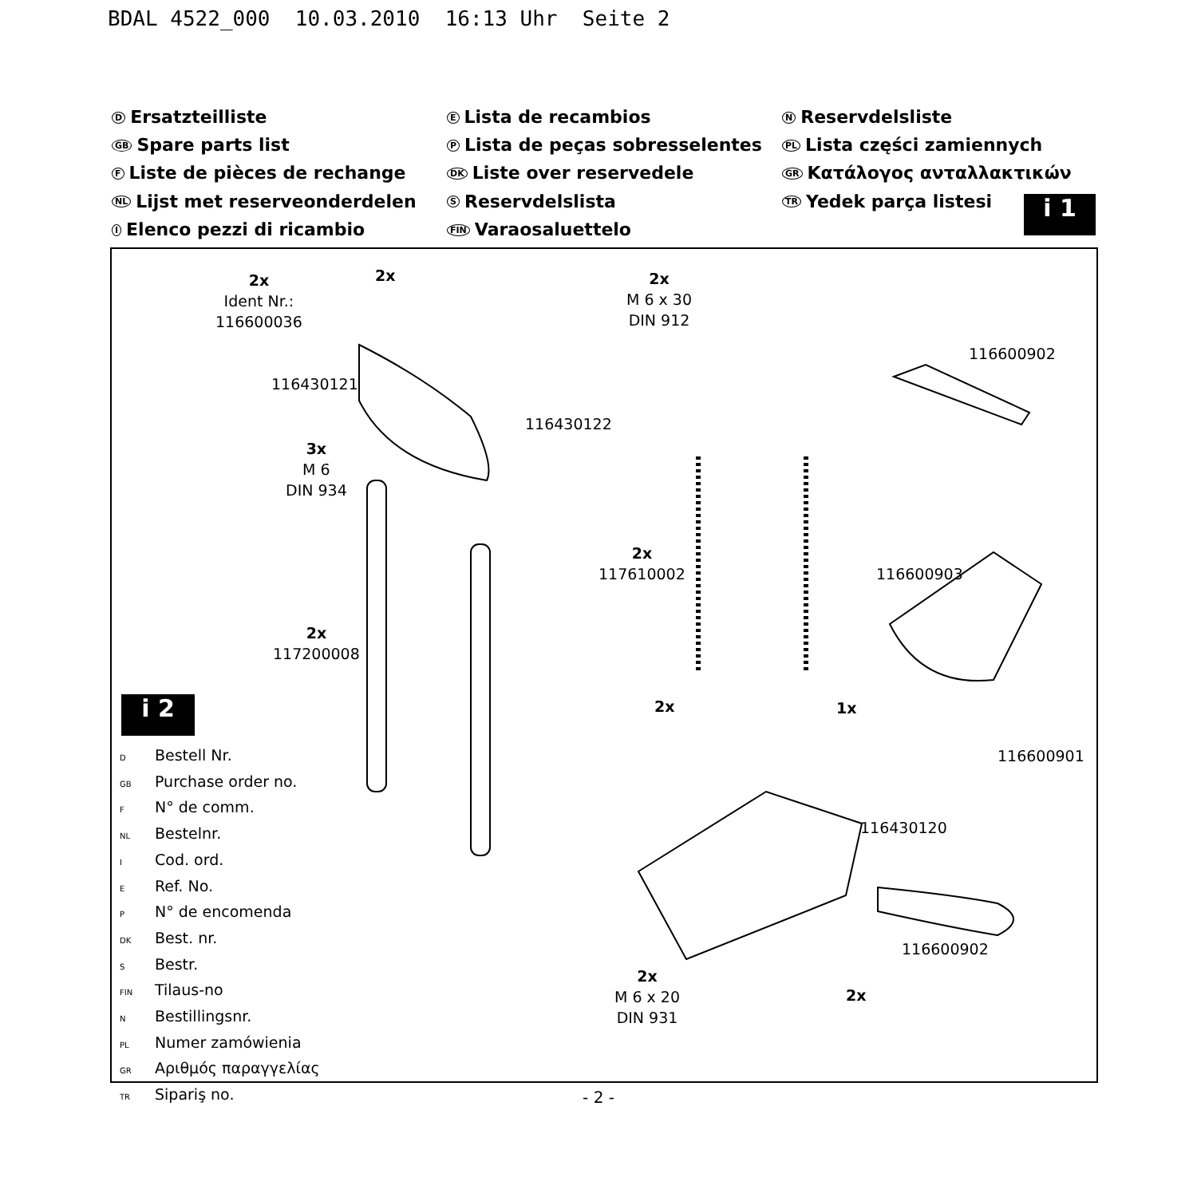BDAL 4522_000 10.03.2010 16:13 Uhr Seite 2
D Ersatzteilliste
GB Spare parts list
F Liste de pièces de rechange
NL Lijst met reserveonderdelen
I Elenco pezzi di ricambio
E Lista de recambios
P Lista de peças sobresselentes
DK Liste over reservedele
S Reservdelslista
FIN Varaosaluettelo
N Reservdelsliste
PL Lista części zamiennych
GR Κατάλογος ανταλλακτικών
TR Yedek parça listesi
i 1
2x
Ident Nr.:
116600036
2x
2x
M 6 x 30
DIN 912
116600902
116430121
116430122
3x
M 6
DIN 934
2x
117610002
116600903
2x
117200008
2x 1x
116600901
116430120
116600902
2x
M 6 x 20
DIN 931
2x
i 2
D Bestell Nr.
GB Purchase order no.
F N° de comm.
NL Bestelnr.
I Cod. ord.
E Ref. No.
P N° de encomenda
DK Best. nr.
S Bestr.
FIN Tilaus-no
N Bestillingsnr.
PL Numer zamówienia
GR Αριθμός παραγγελίας
TR Sipariş no.
- 2 -